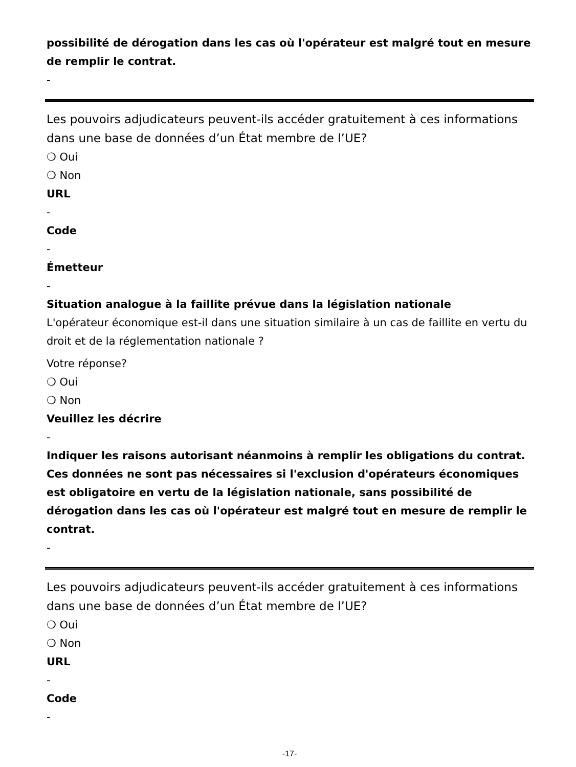possibilité de dérogation dans les cas où l'opérateur est malgré tout en mesure de remplir le contrat.
-
Les pouvoirs adjudicateurs peuvent-ils accéder gratuitement à ces informations dans une base de données d’un État membre de l’UE?
❍ Oui
❍ Non
URL
-
Code
-
Émetteur
-
Situation analogue à la faillite prévue dans la législation nationale
L'opérateur économique est-il dans une situation similaire à un cas de faillite en vertu du droit et de la réglementation nationale ?
Votre réponse?
❍ Oui
❍ Non
Veuillez les décrire
-
Indiquer les raisons autorisant néanmoins à remplir les obligations du contrat. Ces données ne sont pas nécessaires si l'exclusion d'opérateurs économiques est obligatoire en vertu de la législation nationale, sans possibilité de dérogation dans les cas où l'opérateur est malgré tout en mesure de remplir le contrat.
-
Les pouvoirs adjudicateurs peuvent-ils accéder gratuitement à ces informations dans une base de données d’un État membre de l’UE?
❍ Oui
❍ Non
URL
-
Code
-
-17-